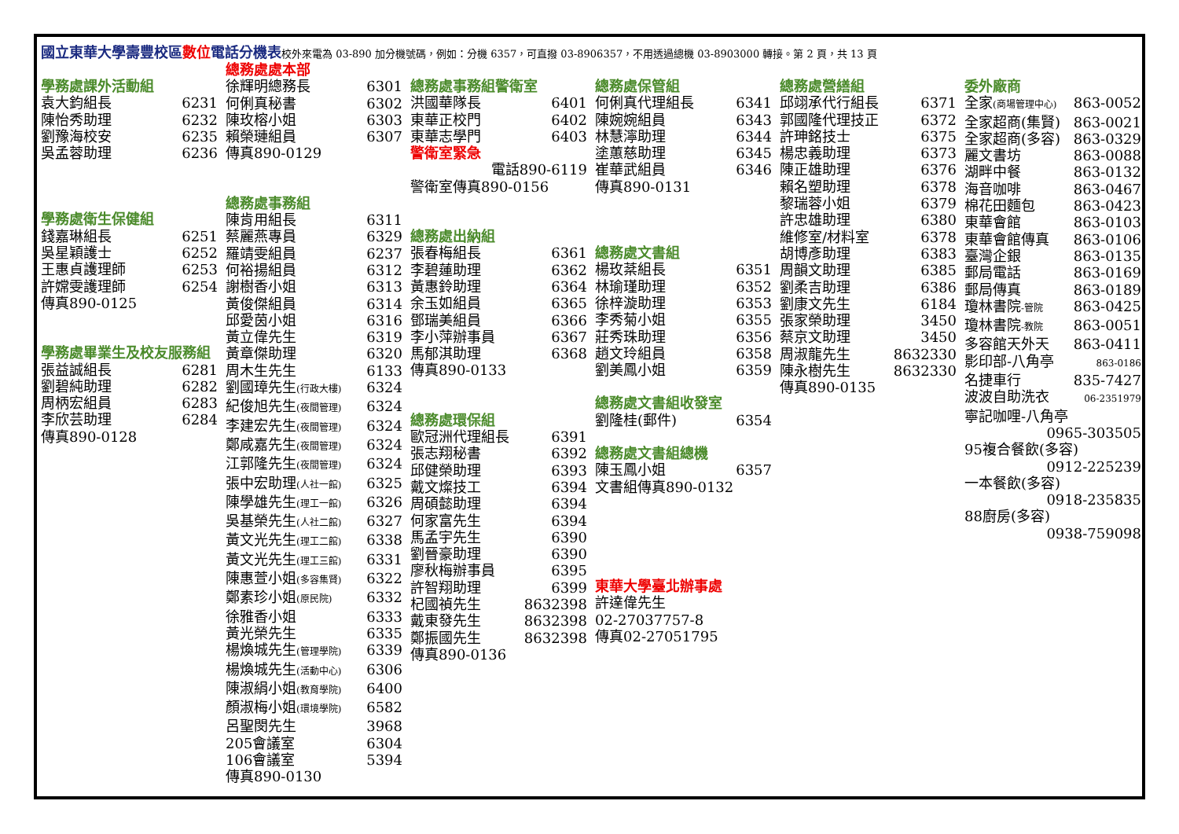國立東華大學壽豐校區數位電話分機表校外來電為 03-890 加分機號碼，例如：分機 6357，可直撥 03-8906357，不用透過總機 03-8903000 轉接。第 2 頁，共 13 頁
學務處課外活動組
袁大鈞組長 6231
陳怡秀助理 6232
劉豫海校安 6235
吳孟蓉助理 6236
學務處衛生保健組
錢嘉琳組長 6251
吳星穎護士 6252
王惠貞護理師 6253
許嫦雯護理師 6254
傳真890-0125
學務處畢業生及校友服務組
張益誠組長 6281
劉碧純助理 6282
周柄宏組員 6283
李欣芸助理 6284
傳真890-0128
總務處處本部
徐輝明總務長 6301
何俐真秘書 6302
陳玫榕小姐 6303
賴榮璉組員 6307
傳真890-0129
總務處事務組
陳肯用組長 6311
蔡麗燕專員 6329
羅靖雯組員 6237
何裕揚組員 6312
謝樹香小姐 6313
黃俊傑組員 6314
邱愛茵小姐 6316
黃立偉先生 6319
黃章傑助理 6320
周木生先生 6133
劉國璋先生(行政大樓) 6324
紀俊旭先生(夜間管理) 6324
李建宏先生(夜間管理) 6324
鄭咸嘉先生(夜間管理) 6324
江郭隆先生(夜間管理) 6324
張中宏助理(人社一館) 6325
陳學雄先生(理工一館) 6326
吳基榮先生(人社二館) 6327
黃文光先生(理工二館) 6338
黃文光先生(理工三館) 6331
陳惠萱小姐(多容集賢) 6322
鄭素珍小姐(原民院) 6332
徐雅香小姐 6333
黃光榮先生 6335
楊煥城先生(管理學院) 6339
楊煥城先生(活動中心) 6306
陳淑絹小姐(教育學院) 6400
顏淑梅小姐(環境學院) 6582
呂聖閔先生 3968
205會議室 6304
106會議室 5394
傳真890-0130
總務處事務組警衛室
洪國華隊長 6401
東華正校門 6402
東華志學門 6403
警衛室緊急
電話890-6119
警衛室傳真890-0156
總務處出納組
張春梅組長 6361
李碧蓮助理 6362
黃惠鈴助理 6364
余玉如組員 6365
鄧瑞美組員 6366
李小萍辦事員 6367
馬郁淇助理 6368
傳真890-0133
總務處環保組
歐冠洲代理組長 6391
張志翔秘書 6392
邱健榮助理 6393
戴文燦技工 6394
周碩懿助理 6394
何家富先生 6394
馬孟宇先生 6390
劉晉豪助理 6390
廖秋梅辦事員 6395
許智翔助理 6399
杞國禎先生 8632398
戴東發先生 8632398
鄭振國先生 8632398
傳真890-0136
總務處保管組
何俐真代理組長 6341
陳婉婉組員 6343
林慧濘助理 6344
塗蕙慈助理 6345
崔華武組員 6346
傳真890-0131
總務處文書組
楊玫棻組長 6351
林瑜瑾助理 6352
徐梓漩助理 6353
李秀菊小姐 6355
莊秀珠助理 6356
趙文玲組員 6358
劉美鳳小姐 6359
總務處文書組收發室
劉隆桂(郵件) 6354
總務處文書組總機
陳玉鳳小姐 6357
文書組傳真890-0132
東華大學臺北辦事處
許達偉先生
02-27037757-8
傳真02-27051795
總務處營繕組
邱翊承代行組長 6371
郭國隆代理技正 6372
許珅銘技士 6375
楊忠義助理 6373
陳正雄助理 6376
賴名塑助理 6378
黎瑞蓉小姐 6379
許忠雄助理 6380
維修室/材料室 6378
胡博彥助理 6383
周韻文助理 6385
劉柔吉助理 6386
劉康文先生 6184
張家榮助理 3450
蔡京文助理 3450
周淑龍先生 8632330
陳永樹先生 8632330
傳真890-0135
委外廠商
全家(商場管理中心) 863-0052
全家超商(集賢) 863-0021
全家超商(多容) 863-0329
麗文書坊 863-0088
湖畔中餐 863-0132
海音咖啡 863-0467
棉花田麵包 863-0423
東華會館 863-0103
東華會館傳真 863-0106
臺灣企銀 863-0135
郵局電話 863-0169
郵局傳真 863-0189
瓊林書院-管院 863-0425
瓊林書院-教院 863-0051
多容館天外天 863-0411
影印部-八角亭 863-0186
名捷車行 835-7427
波波自助洗衣 06-2351979
寧記咖哩-八角亭
0965-303505
95複合餐飲(多容)
0912-225239
一本餐飲(多容)
0918-235835
88廚房(多容)
0938-759098